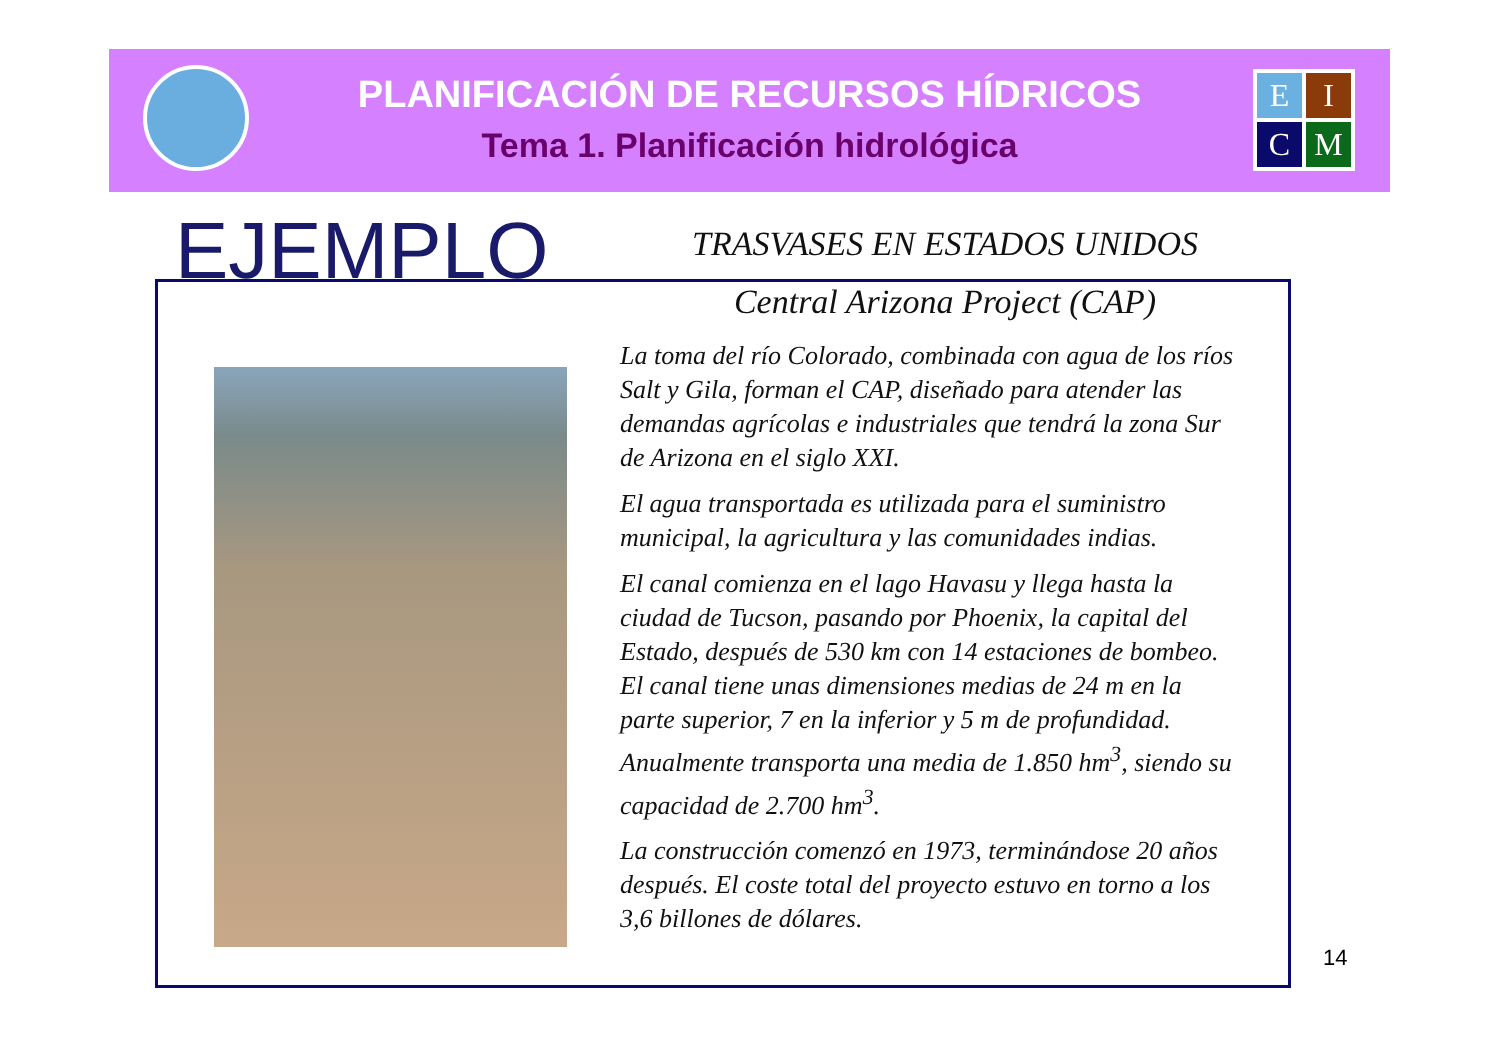PLANIFICACIÓN DE RECURSOS HÍDRICOS
Tema 1. Planificación hidrológica
E
I
C
M
EJEMPLO
TRASVASES EN ESTADOS UNIDOS
Central Arizona Project (CAP)
La toma del río Colorado, combinada con agua de los ríos Salt y Gila, forman el CAP, diseñado para atender las demandas agrícolas e industriales que tendrá la zona Sur de Arizona en el siglo XXI.
El agua transportada es utilizada para el suministro municipal, la agricultura y las comunidades indias.
El canal comienza en el lago Havasu y llega hasta la ciudad de Tucson, pasando por Phoenix, la capital del Estado, después de 530 km con 14 estaciones de bombeo. El canal tiene unas dimensiones medias de 24 m en la parte superior, 7 en la inferior y 5 m de profundidad. Anualmente transporta una media de 1.850 hm<sup>3</sup>, siendo su capacidad de 2.700 hm<sup>3</sup>.
La construcción comenzó en 1973, terminándose 20 años después. El coste total del proyecto estuvo en torno a los 3,6 billones de dólares.
14